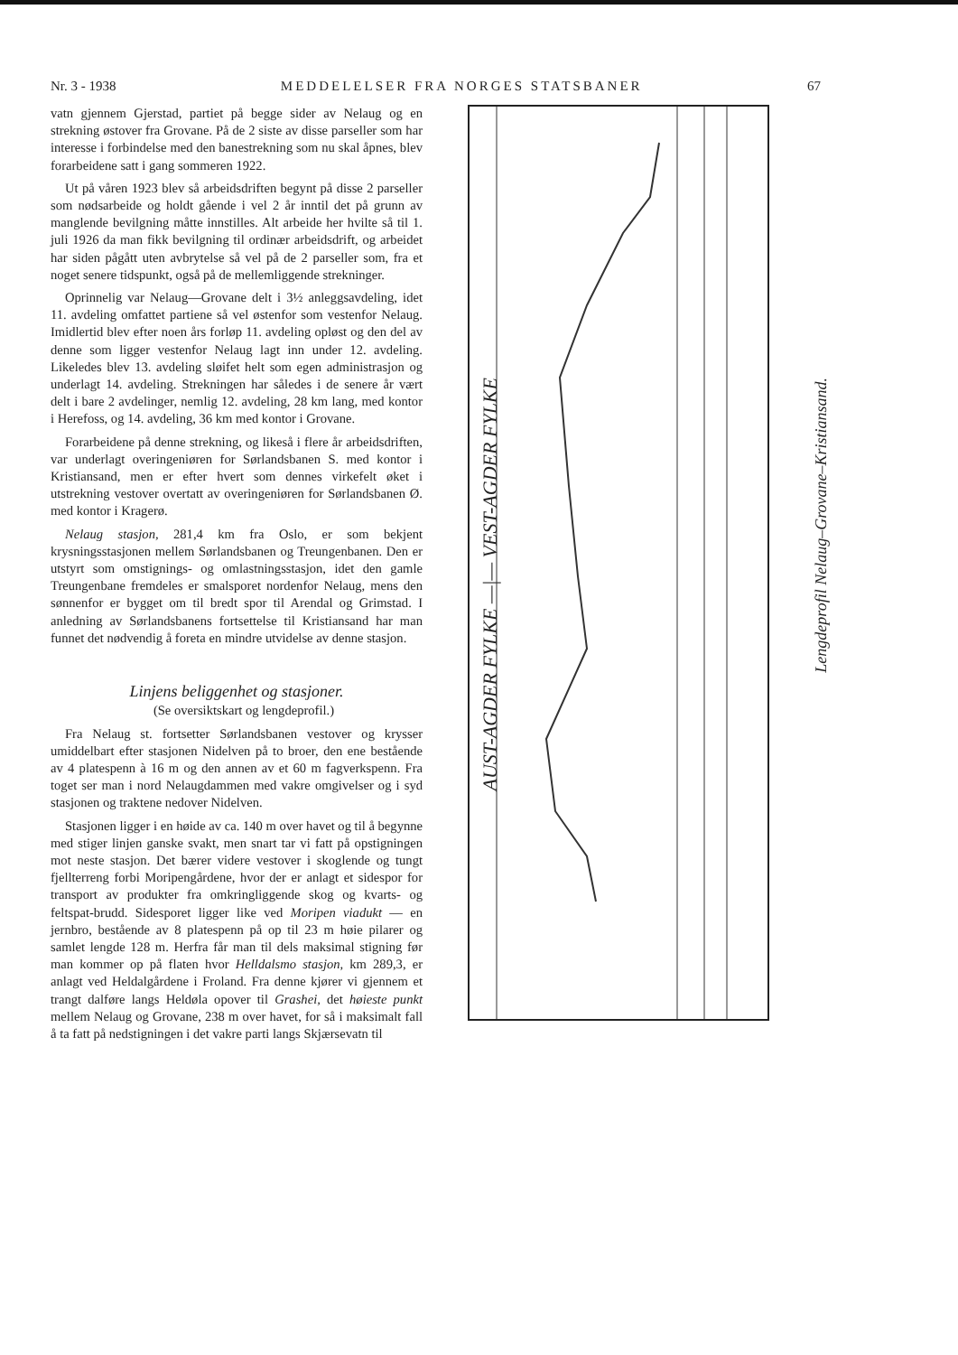Nr. 3 - 1938 MEDDELELSER FRA NORGES STATSBANER 67
vatn gjennem Gjerstad, partiet på begge sider av Nelaug og en strekning østover fra Grovane. På de 2 siste av disse parseller som har interesse i forbindelse med den banestrekning som nu skal åpnes, blev forarbeidene satt i gang sommeren 1922.
Ut på våren 1923 blev så arbeidsdriften begynt på disse 2 parseller som nødsarbeide og holdt gående i vel 2 år inntil det på grunn av manglende bevilgning måtte innstilles. Alt arbeide her hvilte så til 1. juli 1926 da man fikk bevilgning til ordinær arbeidsdrift, og arbeidet har siden pågått uten avbrytelse så vel på de 2 parseller som, fra et noget senere tidspunkt, også på de mellemliggende strekninger.
Oprinnelig var Nelaug—Grovane delt i 3½ anleggsavdeling, idet 11. avdeling omfattet partiene så vel østenfor som vestenfor Nelaug. Imidlertid blev efter noen års forløp 11. avdeling opløst og den del av denne som ligger vestenfor Nelaug lagt inn under 12. avdeling. Likeledes blev 13. avdeling sløifet helt som egen administrasjon og underlagt 14. avdeling. Strekningen har således i de senere år vært delt i bare 2 avdelinger, nemlig 12. avdeling, 28 km lang, med kontor i Herefoss, og 14. avdeling, 36 km med kontor i Grovane.
Forarbeidene på denne strekning, og likeså i flere år arbeidsdriften, var underlagt overingeniøren for Sørlandsbanen S. med kontor i Kristiansand, men er efter hvert som dennes virkefelt øket i utstrekning vestover overtatt av overingeniøren for Sørlandsbanen Ø. med kontor i Kragerø.
Nelaug stasjon, 281,4 km fra Oslo, er som bekjent krysningsstasjonen mellem Sørlandsbanen og Treungenbanen. Den er utstyrt som omstignings- og omlastningsstasjon, idet den gamle Treungenbane fremdeles er smalsporet nordenfor Nelaug, mens den sønnenfor er bygget om til bredt spor til Arendal og Grimstad. I anledning av Sørlandsbanens fortsettelse til Kristiansand har man funnet det nødvendig å foreta en mindre utvidelse av denne stasjon.
Linjens beliggenhet og stasjoner.
(Se oversiktskart og lengdeprofil.)
Fra Nelaug st. fortsetter Sørlandsbanen vestover og krysser umiddelbart efter stasjonen Nidelven på to broer, den ene bestående av 4 platespenn à 16 m og den annen av et 60 m fagverkspenn. Fra toget ser man i nord Nelaugdammen med vakre omgivelser og i syd stasjonen og traktene nedover Nidelven.
Stasjonen ligger i en høide av ca. 140 m over havet og til å begynne med stiger linjen ganske svakt, men snart tar vi fatt på opstigningen mot neste stasjon. Det bærer videre vestover i skoglende og tungt fjellterreng forbi Moripengårdene, hvor der er anlagt et sidespor for transport av produkter fra omkringliggende skog og kvarts- og feltspat-brudd. Sidesporet ligger like ved Moripen viadukt — en jernbro, bestående av 8 platespenn på op til 23 m høie pilarer og samlet lengde 128 m. Herfra får man til dels maksimal stigning før man kommer op på flaten hvor Helldalsmo stasjon, km 289,3, er anlagt ved Heldalgårdene i Froland. Fra denne kjører vi gjennem et trangt dalføre langs Heldøla opover til Grashei, det høieste punkt mellem Nelaug og Grovane, 238 m over havet, for så i maksimalt fall å ta fatt på nedstigningen i det vakre parti langs Skjærsevatn til
AUST-AGDER FYLKE —|— VEST-AGDER FYLKE
Lengdeprofil Nelaug–Grovane–Kristiansand.